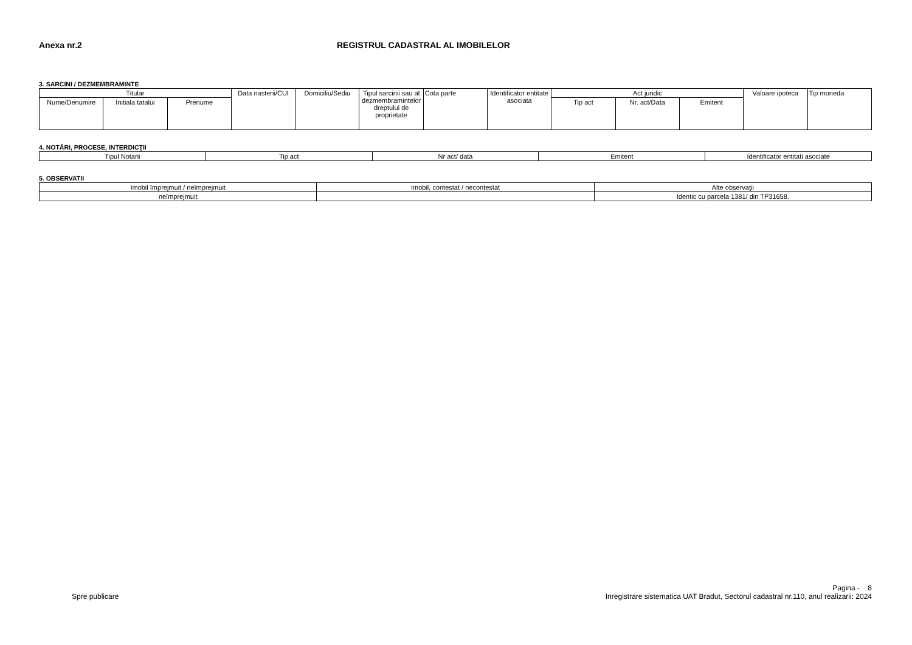Anexa nr.2 REGISTRUL CADASTRAL AL IMOBILELOR
3. SARCINI / DEZMEMBRAMINTE
| Titular | | | Data nasterii/CUI | Domiciliu/Sediu | Tipul sarcinii sau al dezmembramintelor dreptului de proprietate | Cota parte | Identificator entitate asociata | Act juridic | | | Valoare ipoteca | Tip moneda |
| --- | --- | --- | --- | --- | --- | --- | --- | --- | --- | --- | --- | --- |
| Nume/Denumire | Initiala tatalui | Prenume | | | | | | Tip act | Nr. act/Data | Emitent | | |
4. NOTĂRI, PROCESE, INTERDICŢII
| Tipul Notarii | Tip act | Nr act/ data | Emitent | Identificator entitati asociate |
| --- | --- | --- | --- | --- |
5. OBSERVATII
| Imobil împrejmuit / neîmprejmuit | Imobil, contestat / necontestat | Alte observaţii |
| --- | --- | --- |
| neîmprejmuit | | Identic cu parcela 1381/ din TP31658. |
Pagina - 8
Spre publicare Inregistrare sistematica UAT Bradut, Sectorul cadastral nr.110, anul realizarii: 2024